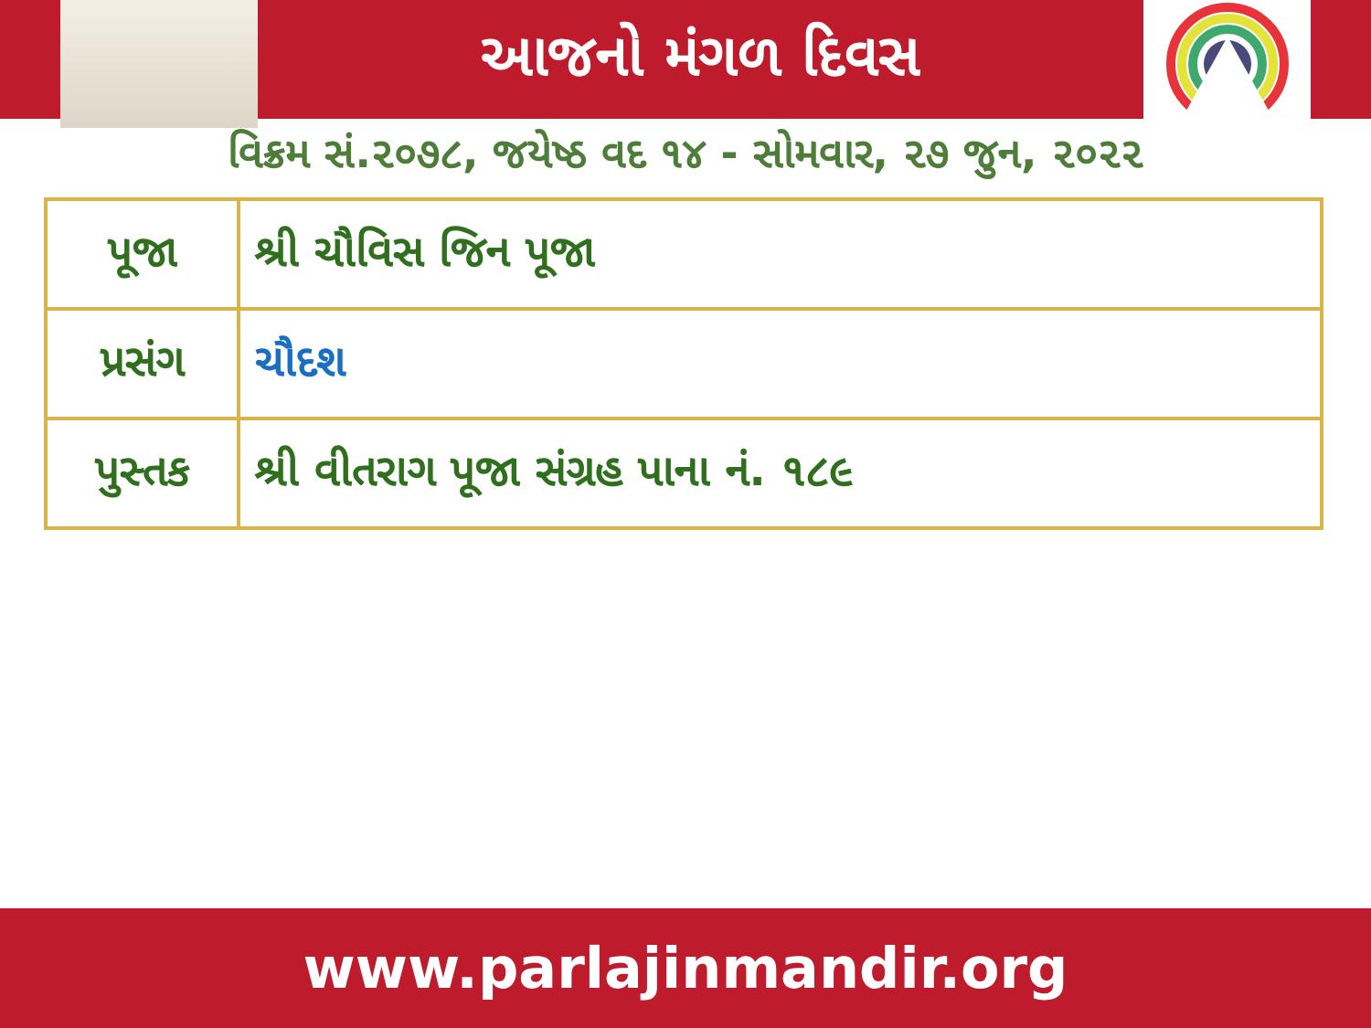આજનો મંગળ દિવસ
વિક્રમ સં.૨૦૭૮, જયેષ્ઠ વદ ૧૪ - સોમવાર, ૨૭ જુન, ૨૦૨૨
| પૂજા | શ્રી ચૌવિસ જિન પૂજા |
| પ્રસંગ | ચૌદશ |
| પુસ્તક | શ્રી વીતરાગ પૂજા સંગ્રહ પાના નં. ૧૮૯ |
www.parlajinmandir.org